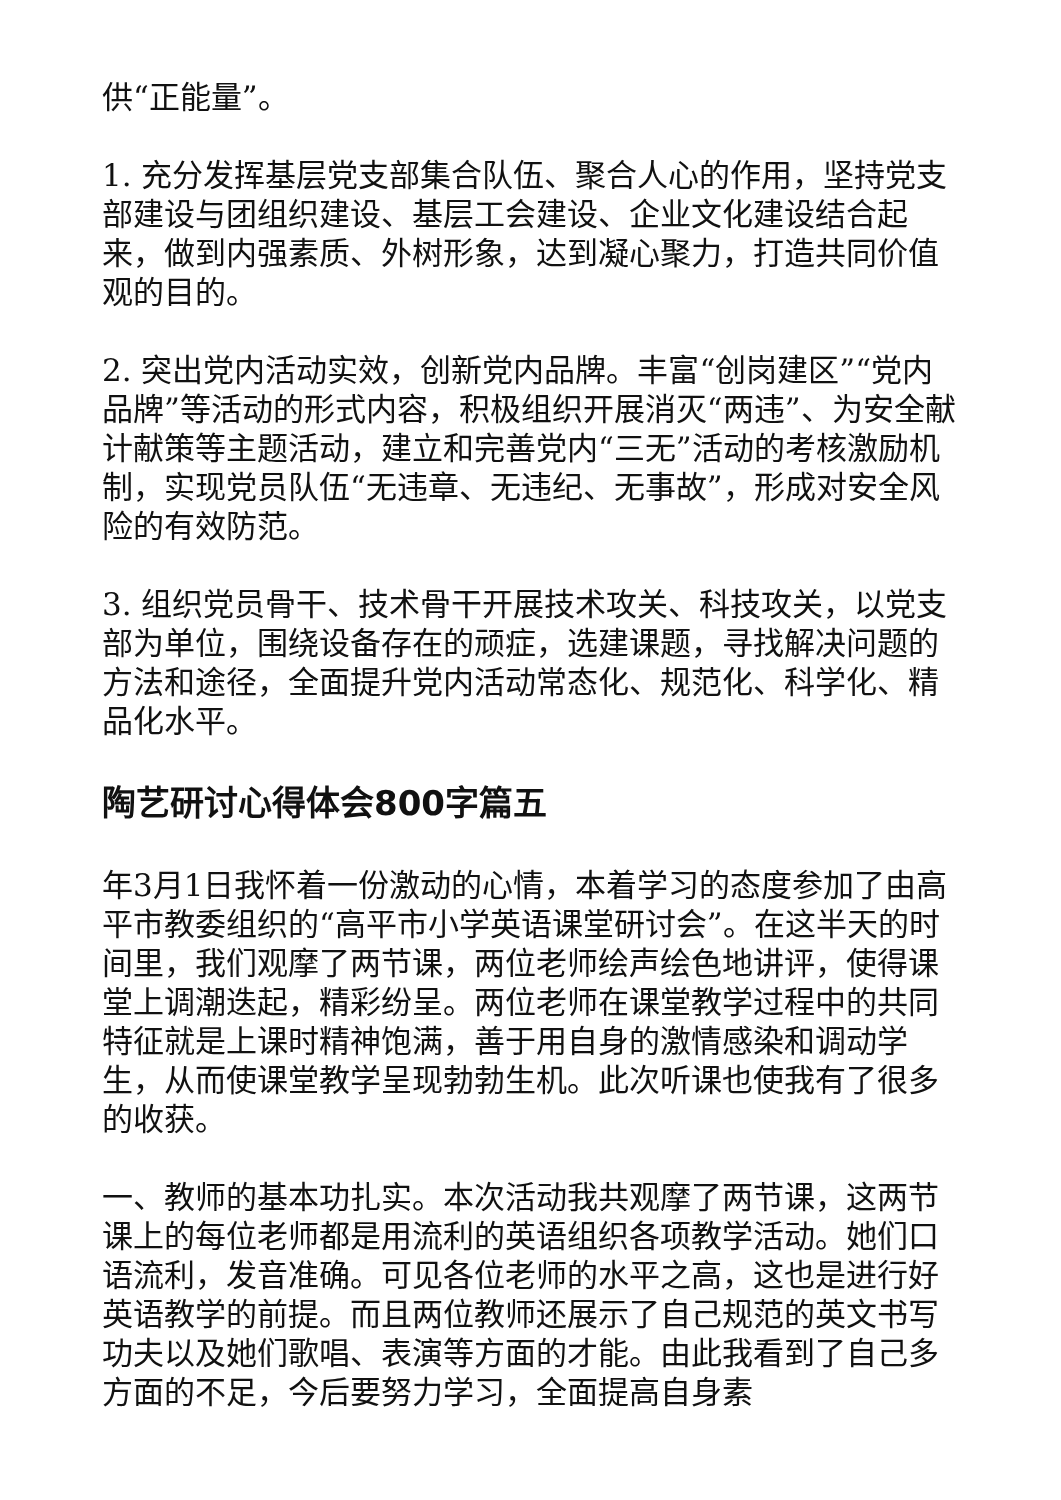供“正能量”。
1. 充分发挥基层党支部集合队伍、聚合人心的作用，坚持党支部建设与团组织建设、基层工会建设、企业文化建设结合起来，做到内强素质、外树形象，达到凝心聚力，打造共同价值观的目的。
2. 突出党内活动实效，创新党内品牌。丰富“创岗建区”“党内品牌”等活动的形式内容，积极组织开展消灭“两违”、为安全献计献策等主题活动，建立和完善党内“三无”活动的考核激励机制，实现党员队伍“无违章、无违纪、无事故”，形成对安全风险的有效防范。
3. 组织党员骨干、技术骨干开展技术攻关、科技攻关，以党支部为单位，围绕设备存在的顽症，选建课题，寻找解决问题的方法和途径，全面提升党内活动常态化、规范化、科学化、精品化水平。
陶艺研讨心得体会800字篇五
年3月1日我怀着一份激动的心情，本着学习的态度参加了由高平市教委组织的“高平市小学英语课堂研讨会”。在这半天的时间里，我们观摩了两节课，两位老师绘声绘色地讲评，使得课堂上调潮迭起，精彩纷呈。两位老师在课堂教学过程中的共同特征就是上课时精神饱满，善于用自身的激情感染和调动学生，从而使课堂教学呈现勃勃生机。此次听课也使我有了很多的收获。
一、教师的基本功扎实。本次活动我共观摩了两节课，这两节课上的每位老师都是用流利的英语组织各项教学活动。她们口语流利，发音准确。可见各位老师的水平之高，这也是进行好英语教学的前提。而且两位教师还展示了自己规范的英文书写功夫以及她们歌唱、表演等方面的才能。由此我看到了自己多方面的不足，今后要努力学习，全面提高自身素